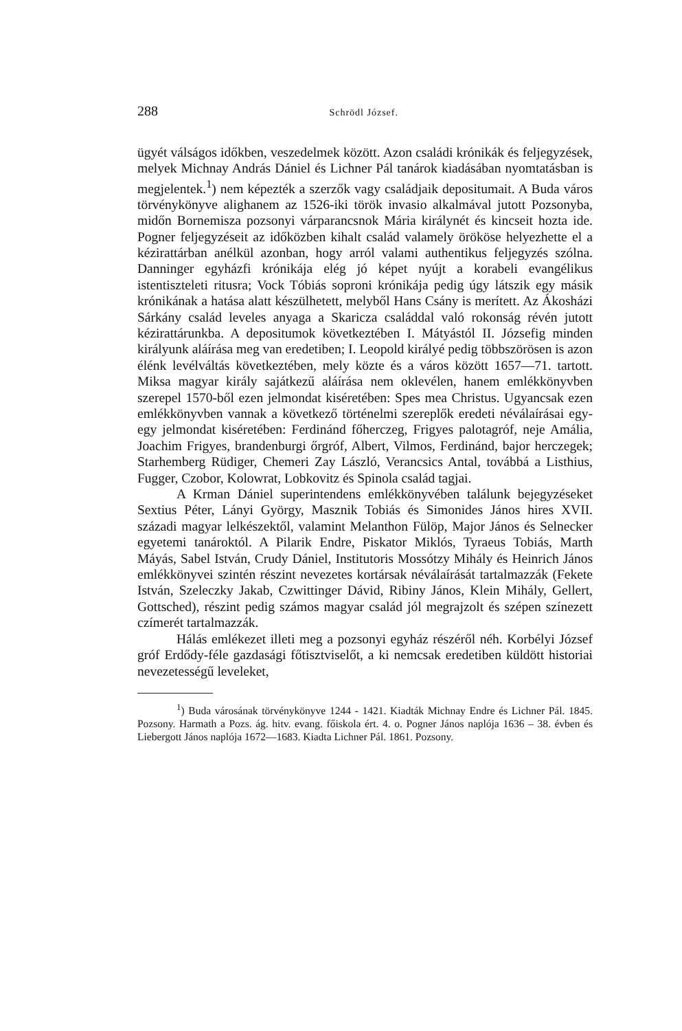288 Schrödl József.
ügyét válságos időkben, veszedelmek között. Azon családi krónikák és feljegyzések, melyek Michnay András Dániel és Lichner Pál tanárok kiadásában nyomtatásban is megjelentek.<sup>1</sup>) nem képezték a szerzők vagy családjaik depositumait. A Buda város törvénykönyve alighanem az 1526-iki török invasio alkalmával jutott Pozsonyba, midőn Bornemisza pozsonyi várparancsnok Mária királynét és kincseit hozta ide. Pogner feljegyzéseit az időközben kihalt család valamely örököse helyezhette el a kézirattárban anélkül azonban, hogy arról valami authentikus feljegyzés szólna. Danninger egyházfi krónikája elég jó képet nyújt a korabeli evangélikus istentiszteleti ritusra; Vock Tóbiás soproni krónikája pedig úgy látszik egy másik krónikának a hatása alatt készülhetett, melyből Hans Csány is merített. Az Ákosházi Sárkány család leveles anyaga a Skaricza családdal való rokonság révén jutott kézirattárunkba. A depositumok következtében I. Mátyástól II. Józsefig minden királyunk aláírása meg van eredetiben; I. Leopold királyé pedig többszörösen is azon élénk levélváltás következtében, mely közte és a város között 1657—71. tartott. Miksa magyar király sajátkezű aláírása nem oklevélen, hanem emlékkönyvben szerepel 1570-ből ezen jelmondat kiséretében: Spes mea Christus. Ugyancsak ezen emlékkönyvben vannak a következő történelmi szereplők eredeti néválaírásai egy-egy jelmondat kiséretében: Ferdinánd főherczeg, Frigyes palotagróf, neje Amália, Joachim Frigyes, brandenburgi őrgróf, Albert, Vilmos, Ferdinánd, bajor herczegek; Starhemberg Rüdiger, Chemeri Zay László, Verancsics Antal, továbbá a Listhius, Fugger, Czobor, Kolowrat, Lobkovitz és Spinola család tagjai.
A Krman Dániel superintendens emlékkönyvében találunk bejegyzéseket Sextius Péter, Lányi György, Masznik Tobiás és Simonides János hires XVII. századi magyar lelkészektől, valamint Melanthon Fülöp, Major János és Selnecker egyetemi tanároktól. A Pilarik Endre, Piskator Miklós, Tyraeus Tobiás, Marth Máyás, Sabel István, Crudy Dániel, Institutoris Mossótzy Mihály és Heinrich János emlékkönyvei szintén részint nevezetes kortársak néválaírását tartalmazzák (Fekete István, Szeleczky Jakab, Czwittinger Dávid, Ribiny János, Klein Mihály, Gellert, Gottsched), részint pedig számos magyar család jól megrajzolt és szépen színezett czímerét tartalmazzák.
Hálás emlékezet illeti meg a pozsonyi egyház részéről néh. Korbélyi József gróf Erdődy-féle gazdasági főtisztviselőt, a ki nemcsak eredetiben küldött historiai nevezetességű leveleket,
<sup>1</sup>) Buda városának törvénykönyve 1244 - 1421. Kiadták Michnay Endre és Lichner Pál. 1845. Pozsony. Harmath a Pozs. ág. hitv. evang. főiskola ért. 4. o. Pogner János naplója 1636 – 38. évben és Liebergott János naplója 1672—1683. Kiadta Lichner Pál. 1861. Pozsony.